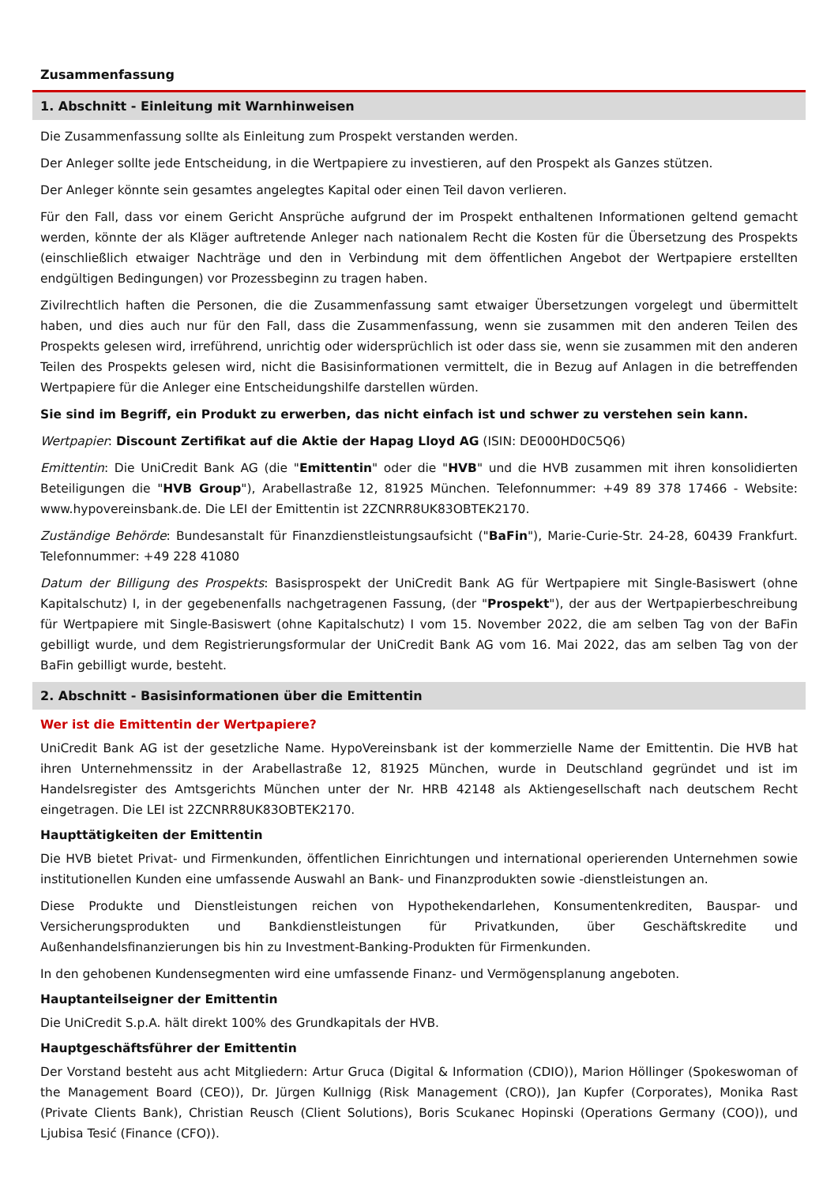Zusammenfassung
1. Abschnitt - Einleitung mit Warnhinweisen
Die Zusammenfassung sollte als Einleitung zum Prospekt verstanden werden.
Der Anleger sollte jede Entscheidung, in die Wertpapiere zu investieren, auf den Prospekt als Ganzes stützen.
Der Anleger könnte sein gesamtes angelegtes Kapital oder einen Teil davon verlieren.
Für den Fall, dass vor einem Gericht Ansprüche aufgrund der im Prospekt enthaltenen Informationen geltend gemacht werden, könnte der als Kläger auftretende Anleger nach nationalem Recht die Kosten für die Übersetzung des Prospekts (einschließlich etwaiger Nachträge und den in Verbindung mit dem öffentlichen Angebot der Wertpapiere erstellten endgültigen Bedingungen) vor Prozessbeginn zu tragen haben.
Zivilrechtlich haften die Personen, die die Zusammenfassung samt etwaiger Übersetzungen vorgelegt und übermittelt haben, und dies auch nur für den Fall, dass die Zusammenfassung, wenn sie zusammen mit den anderen Teilen des Prospekts gelesen wird, irreführend, unrichtig oder widersprüchlich ist oder dass sie, wenn sie zusammen mit den anderen Teilen des Prospekts gelesen wird, nicht die Basisinformationen vermittelt, die in Bezug auf Anlagen in die betreffenden Wertpapiere für die Anleger eine Entscheidungshilfe darstellen würden.
Sie sind im Begriff, ein Produkt zu erwerben, das nicht einfach ist und schwer zu verstehen sein kann.
Wertpapier: Discount Zertifikat auf die Aktie der Hapag Lloyd AG (ISIN: DE000HD0C5Q6)
Emittentin: Die UniCredit Bank AG (die "Emittentin" oder die "HVB" und die HVB zusammen mit ihren konsolidierten Beteiligungen die "HVB Group"), Arabellastraße 12, 81925 München. Telefonnummer: +49 89 378 17466 - Website: www.hypovereinsbank.de. Die LEI der Emittentin ist 2ZCNRR8UK83OBTEK2170.
Zuständige Behörde: Bundesanstalt für Finanzdienstleistungsaufsicht ("BaFin"), Marie-Curie-Str. 24-28, 60439 Frankfurt. Telefonnummer: +49 228 41080
Datum der Billigung des Prospekts: Basisprospekt der UniCredit Bank AG für Wertpapiere mit Single-Basiswert (ohne Kapitalschutz) I, in der gegebenenfalls nachgetragenen Fassung, (der "Prospekt"), der aus der Wertpapierbeschreibung für Wertpapiere mit Single-Basiswert (ohne Kapitalschutz) I vom 15. November 2022, die am selben Tag von der BaFin gebilligt wurde, und dem Registrierungsformular der UniCredit Bank AG vom 16. Mai 2022, das am selben Tag von der BaFin gebilligt wurde, besteht.
2. Abschnitt - Basisinformationen über die Emittentin
Wer ist die Emittentin der Wertpapiere?
UniCredit Bank AG ist der gesetzliche Name. HypoVereinsbank ist der kommerzielle Name der Emittentin. Die HVB hat ihren Unternehmenssitz in der Arabellastraße 12, 81925 München, wurde in Deutschland gegründet und ist im Handelsregister des Amtsgerichts München unter der Nr. HRB 42148 als Aktiengesellschaft nach deutschem Recht eingetragen. Die LEI ist 2ZCNRR8UK83OBTEK2170.
Haupttätigkeiten der Emittentin
Die HVB bietet Privat- und Firmenkunden, öffentlichen Einrichtungen und international operierenden Unternehmen sowie institutionellen Kunden eine umfassende Auswahl an Bank- und Finanzprodukten sowie -dienstleistungen an.
Diese Produkte und Dienstleistungen reichen von Hypothekendarlehen, Konsumentenkrediten, Bauspar- und Versicherungsprodukten und Bankdienstleistungen für Privatkunden, über Geschäftskredite und Außenhandelsfinanzierungen bis hin zu Investment-Banking-Produkten für Firmenkunden.
In den gehobenen Kundensegmenten wird eine umfassende Finanz- und Vermögensplanung angeboten.
Hauptanteilseigner der Emittentin
Die UniCredit S.p.A. hält direkt 100% des Grundkapitals der HVB.
Hauptgeschäftsführer der Emittentin
Der Vorstand besteht aus acht Mitgliedern: Artur Gruca (Digital & Information (CDIO)), Marion Höllinger (Spokeswoman of the Management Board (CEO)), Dr. Jürgen Kullnigg (Risk Management (CRO)), Jan Kupfer (Corporates), Monika Rast (Private Clients Bank), Christian Reusch (Client Solutions), Boris Scukanec Hopinski (Operations Germany (COO)), und Ljubisa Tesić (Finance (CFO)).